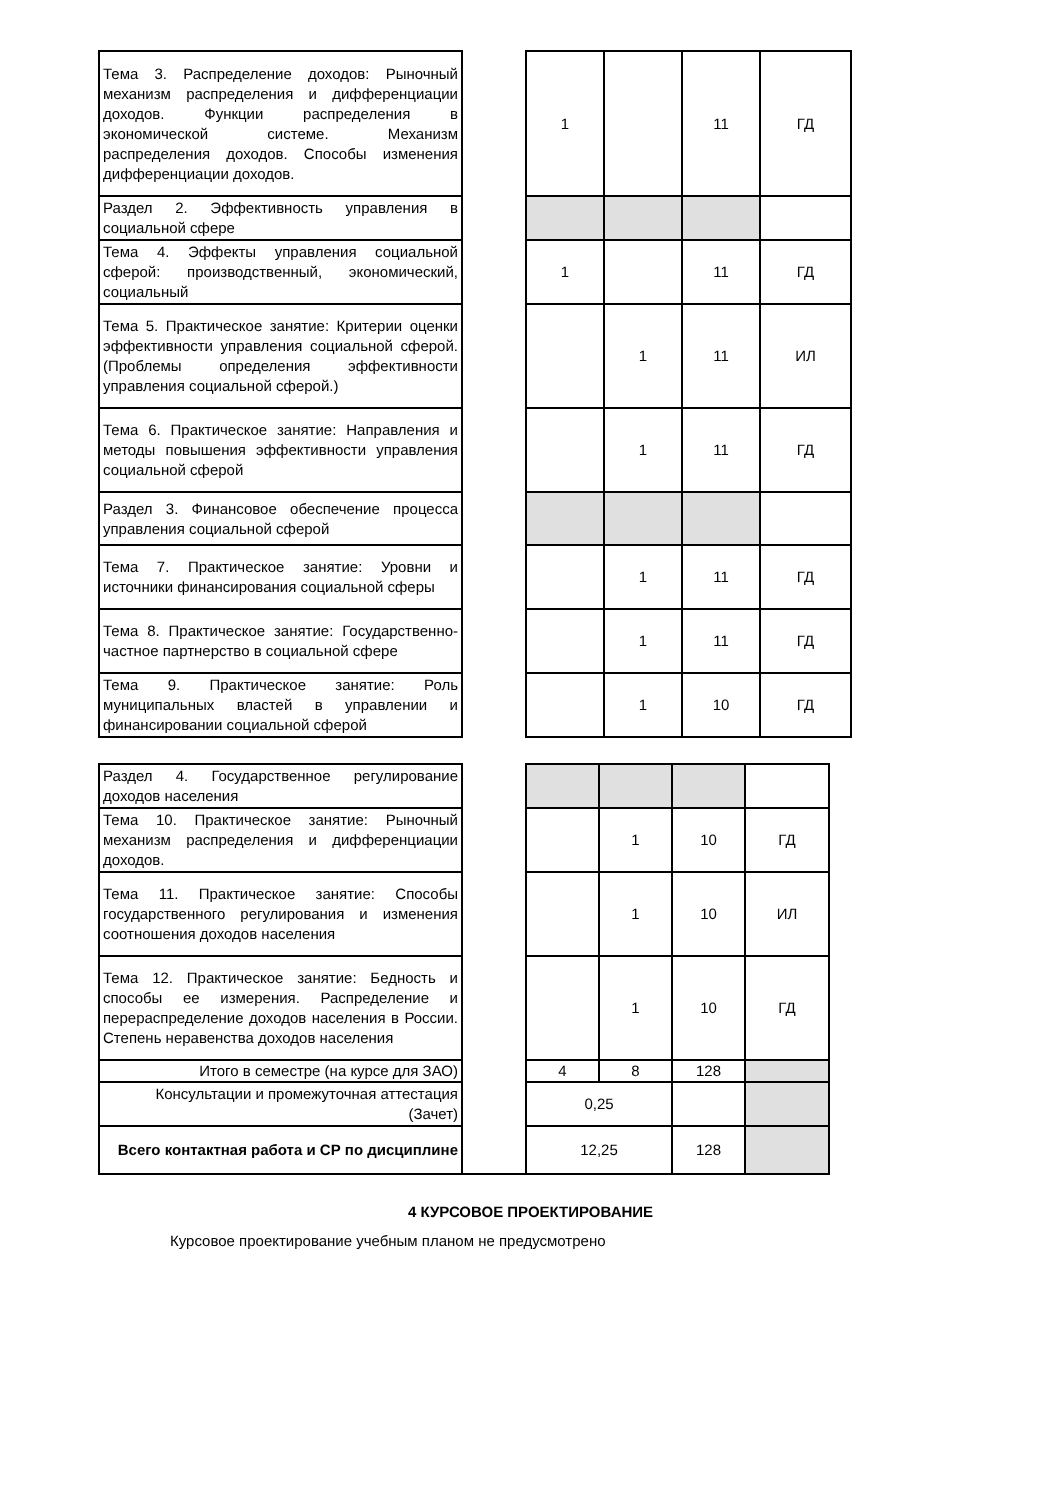| Тема 3. Распределение доходов: Рыночный механизм распределения и дифференциации доходов. Функции распределения в экономической системе. Механизм распределения доходов. Способы изменения дифференциации доходов. | | 1 | | 11 | ГД |
| Раздел 2. Эффективность управления в социальной сфере | | | | | |
| Тема 4. Эффекты управления социальной сферой: производственный, экономический, социальный | | 1 | | 11 | ГД |
| Тема 5. Практическое занятие: Критерии оценки эффективности управления социальной сферой. (Проблемы определения эффективности управления социальной сферой.) | | | 1 | 11 | ИЛ |
| Тема 6. Практическое занятие: Направления и методы повышения эффективности управления социальной сферой | | | 1 | 11 | ГД |
| Раздел 3. Финансовое обеспечение процесса управления социальной сферой | | | | | |
| Тема 7. Практическое занятие: Уровни и источники финансирования социальной сферы | | | 1 | 11 | ГД |
| Тема 8. Практическое занятие: Государственно-частное партнерство в социальной сфере | | | 1 | 11 | ГД |
| Тема 9. Практическое занятие: Роль муниципальных властей в управлении и финансировании социальной сферой | | | 1 | 10 | ГД |
| Раздел 4. Государственное регулирование доходов населения | | | | | |
| Тема 10. Практическое занятие: Рыночный механизм распределения и дифференциации доходов. | | | 1 | 10 | ГД |
| Тема 11. Практическое занятие: Способы государственного регулирования и изменения соотношения доходов населения | | | 1 | 10 | ИЛ |
| Тема 12. Практическое занятие: Бедность и способы ее измерения. Распределение и перераспределение доходов населения в России. Степень неравенства доходов населения | | | 1 | 10 | ГД |
| Итого в семестре (на курсе для ЗАО) | | 4 | 8 | 128 | |
| Консультации и промежуточная аттестация (Зачет) | | 0,25 | | | |
| Всего контактная работа и СР по дисциплине | | 12,25 | | 128 | |
4 КУРСОВОЕ ПРОЕКТИРОВАНИЕ
Курсовое проектирование учебным планом не предусмотрено